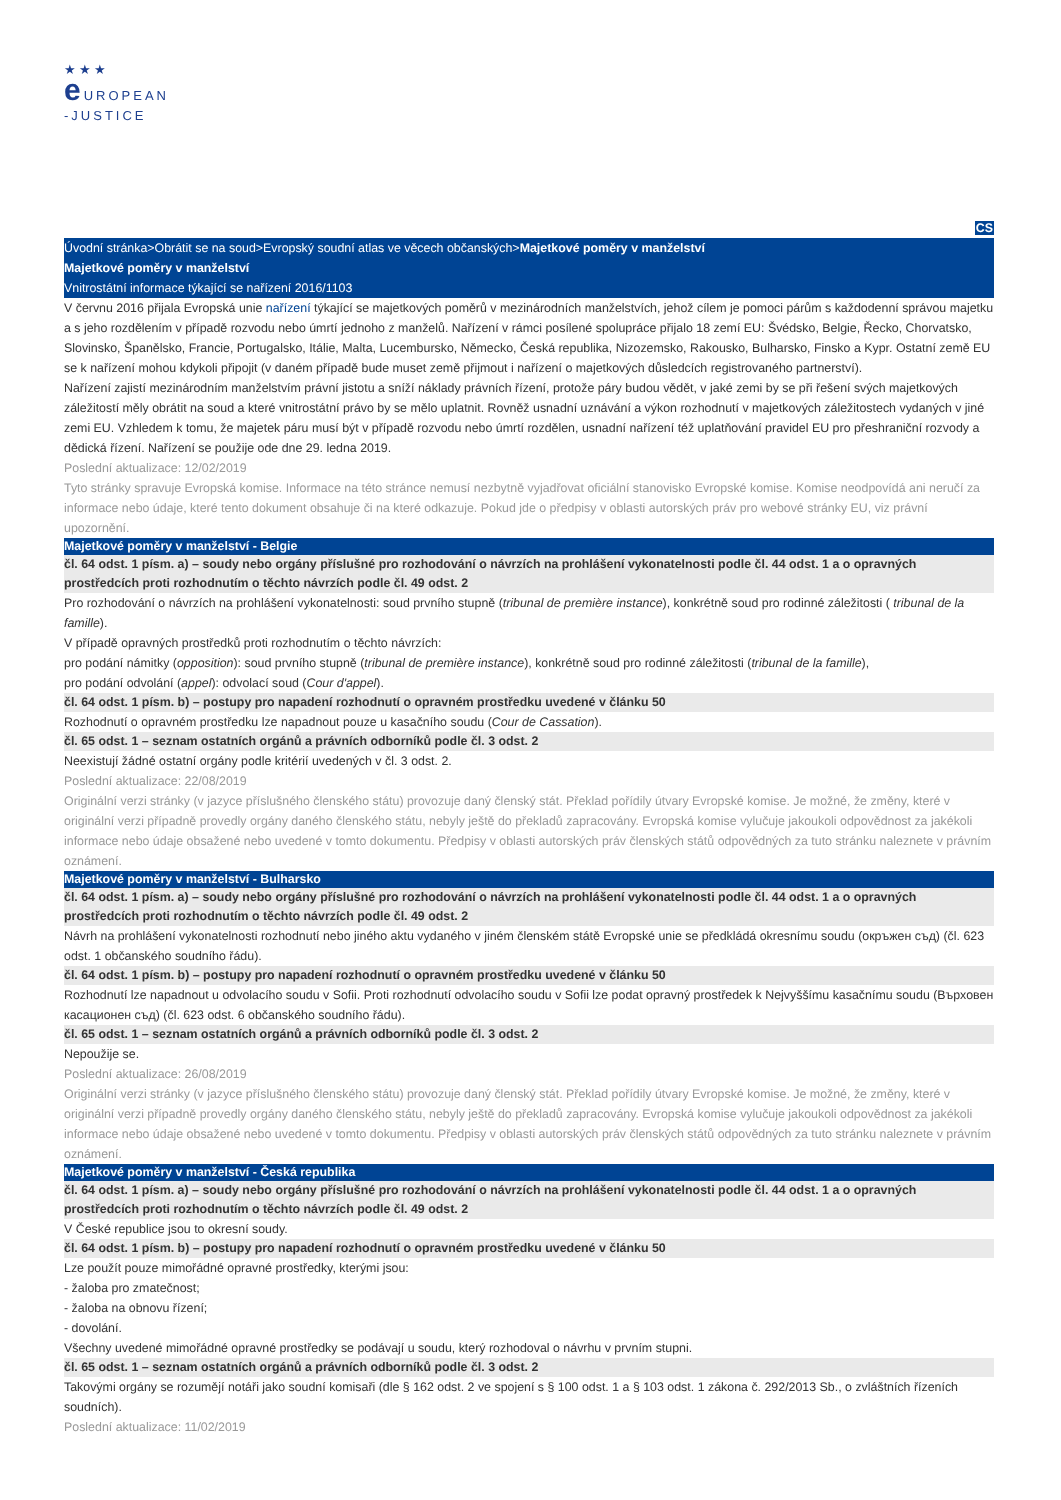★★★
e UROPEAN
-JUSTICE
CS
Úvodní stránka>Obrátit se na soud>Evropský soudní atlas ve věcech občanských>Majetkové poměry v manželství
Majetkové poměry v manželství
Vnitrostátní informace týkající se nařízení 2016/1103
V červnu 2016 přijala Evropská unie nařízení týkající se majetkových poměrů v mezinárodních manželstvích, jehož cílem je pomoci párům s každodenní správou majetku a s jeho rozdělením v případě rozvodu nebo úmrtí jednoho z manželů. Nařízení v rámci posílené spolupráce přijalo 18 zemí EU: Švédsko, Belgie, Řecko, Chorvatsko, Slovinsko, Španělsko, Francie, Portugalsko, Itálie, Malta, Lucembursko, Německo, Česká republika, Nizozemsko, Rakousko, Bulharsko, Finsko a Kypr. Ostatní země EU se k nařízení mohou kdykoli připojit (v daném případě bude muset země přijmout i nařízení o majetkových důsledcích registrovaného partnerství).
Nařízení zajistí mezinárodním manželstvím právní jistotu a sníží náklady právních řízení, protože páry budou vědět, v jaké zemi by se při řešení svých majetkových záležitostí měly obrátit na soud a které vnitrostátní právo by se mělo uplatnit. Rovněž usnadní uznávání a výkon rozhodnutí v majetkových záležitostech vydaných v jiné zemi EU. Vzhledem k tomu, že majetek páru musí být v případě rozvodu nebo úmrtí rozdělen, usnadní nařízení též uplatňování pravidel EU pro přeshraniční rozvody a dědická řízení. Nařízení se použije ode dne 29. ledna 2019.
Poslední aktualizace: 12/02/2019
Tyto stránky spravuje Evropská komise. Informace na této stránce nemusí nezbytně vyjadřovat oficiální stanovisko Evropské komise. Komise neodpovídá ani neručí za informace nebo údaje, které tento dokument obsahuje či na které odkazuje. Pokud jde o předpisy v oblasti autorských práv pro webové stránky EU, viz právní upozornění.
Majetkové poměry v manželství - Belgie
čl. 64 odst. 1 písm. a) – soudy nebo orgány příslušné pro rozhodování o návrzích na prohlášení vykonatelnosti podle čl. 44 odst. 1 a o opravných prostředcích proti rozhodnutím o těchto návrzích podle čl. 49 odst. 2
Pro rozhodování o návrzích na prohlášení vykonatelnosti: soud prvního stupně (tribunal de première instance), konkrétně soud pro rodinné záležitosti ( tribunal de la famille).
V případě opravných prostředků proti rozhodnutím o těchto návrzích:
pro podání námitky (opposition): soud prvního stupně (tribunal de première instance), konkrétně soud pro rodinné záležitosti (tribunal de la famille),
pro podání odvolání (appel): odvolací soud (Cour d'appel).
čl. 64 odst. 1 písm. b) – postupy pro napadení rozhodnutí o opravném prostředku uvedené v článku 50
Rozhodnutí o opravném prostředku lze napadnout pouze u kasačního soudu (Cour de Cassation).
čl. 65 odst. 1 – seznam ostatních orgánů a právních odborníků podle čl. 3 odst. 2
Neexistují žádné ostatní orgány podle kritérií uvedených v čl. 3 odst. 2.
Poslední aktualizace: 22/08/2019
Originální verzi stránky (v jazyce příslušného členského státu) provozuje daný členský stát. Překlad pořídily útvary Evropské komise. Je možné, že změny, které v originální verzi případně provedly orgány daného členského státu, nebyly ještě do překladů zapracovány. Evropská komise vylučuje jakoukoli odpovědnost za jakékoli informace nebo údaje obsažené nebo uvedené v tomto dokumentu. Předpisy v oblasti autorských práv členských států odpovědných za tuto stránku naleznete v právním oznámení.
Majetkové poměry v manželství - Bulharsko
čl. 64 odst. 1 písm. a) – soudy nebo orgány příslušné pro rozhodování o návrzích na prohlášení vykonatelnosti podle čl. 44 odst. 1 a o opravných prostředcích proti rozhodnutím o těchto návrzích podle čl. 49 odst. 2
Návrh na prohlášení vykonatelnosti rozhodnutí nebo jiného aktu vydaného v jiném členském státě Evropské unie se předkládá okresnímu soudu (окръжен съд) (čl. 623 odst. 1 občanského soudního řádu).
čl. 64 odst. 1 písm. b) – postupy pro napadení rozhodnutí o opravném prostředku uvedené v článku 50
Rozhodnutí lze napadnout u odvolacího soudu v Sofii. Proti rozhodnutí odvolacího soudu v Sofii lze podat opravný prostředek k Nejvyššímu kasačnímu soudu (Върховен касационен съд) (čl. 623 odst. 6 občanského soudního řádu).
čl. 65 odst. 1 – seznam ostatních orgánů a právních odborníků podle čl. 3 odst. 2
Nepoužije se.
Poslední aktualizace: 26/08/2019
Originální verzi stránky (v jazyce příslušného členského státu) provozuje daný členský stát. Překlad pořídily útvary Evropské komise. Je možné, že změny, které v originální verzi případně provedly orgány daného členského státu, nebyly ještě do překladů zapracovány. Evropská komise vylučuje jakoukoli odpovědnost za jakékoli informace nebo údaje obsažené nebo uvedené v tomto dokumentu. Předpisy v oblasti autorských práv členských států odpovědných za tuto stránku naleznete v právním oznámení.
Majetkové poměry v manželství - Česká republika
čl. 64 odst. 1 písm. a) – soudy nebo orgány příslušné pro rozhodování o návrzích na prohlášení vykonatelnosti podle čl. 44 odst. 1 a o opravných prostředcích proti rozhodnutím o těchto návrzích podle čl. 49 odst. 2
V České republice jsou to okresní soudy.
čl. 64 odst. 1 písm. b) – postupy pro napadení rozhodnutí o opravném prostředku uvedené v článku 50
Lze použít pouze mimořádné opravné prostředky, kterými jsou:
- žaloba pro zmatečnost;
- žaloba na obnovu řízení;
- dovolání.
Všechny uvedené mimořádné opravné prostředky se podávají u soudu, který rozhodoval o návrhu v prvním stupni.
čl. 65 odst. 1 – seznam ostatních orgánů a právních odborníků podle čl. 3 odst. 2
Takovými orgány se rozumějí notáři jako soudní komisaři (dle § 162 odst. 2 ve spojení s § 100 odst. 1 a § 103 odst. 1 zákona č. 292/2013 Sb., o zvláštních řízeních soudních).
Poslední aktualizace: 11/02/2019